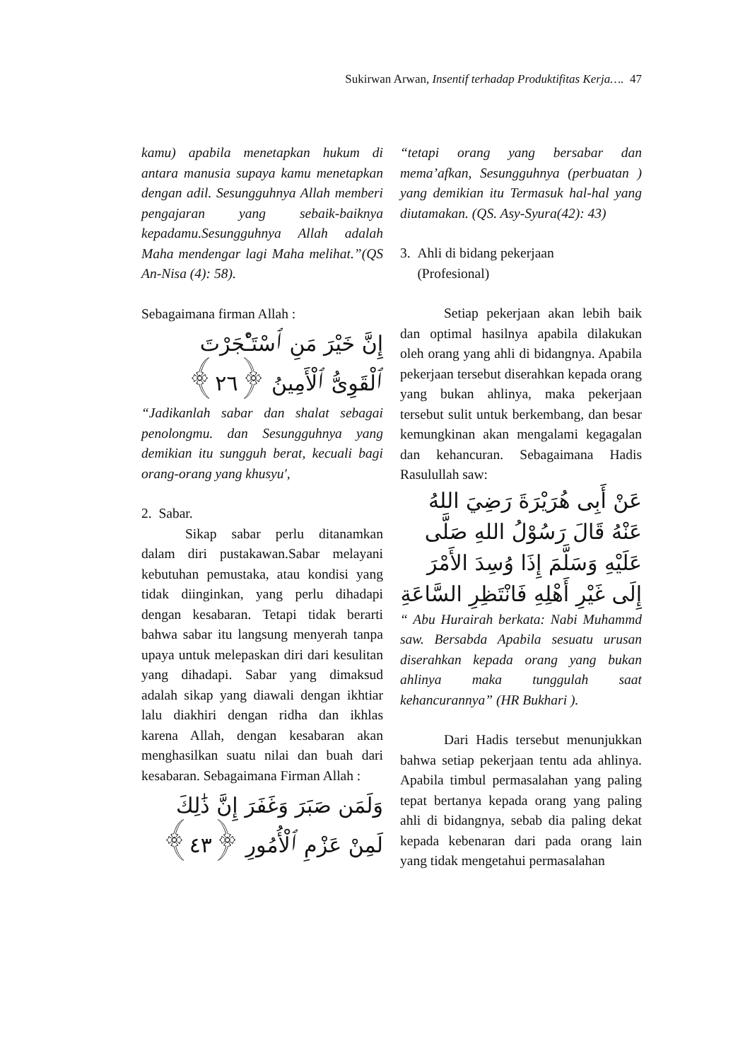Sukirwan Arwan, Insentif terhadap Produktifitas Kerja…. 47
kamu) apabila menetapkan hukum di antara manusia supaya kamu menetapkan dengan adil. Sesungguhnya Allah memberi pengajaran yang sebaik-baiknya kepadamu.Sesungguhnya Allah adalah Maha mendengar lagi Maha melihat.”(QS An-Nisa (4): 58).
Sebagaimana firman Allah :
إِنَّ خَيْرَ مَنِ ٱسْتَـْٔجَرْتَ ٱلْقَوِىُّ ٱلْأَمِينُ ﴿٢٦﴾
“Jadikanlah sabar dan shalat sebagai penolongmu. dan Sesungguhnya yang demikian itu sungguh berat, kecuali bagi orang-orang yang khusyu',
2. Sabar.
Sikap sabar perlu ditanamkan dalam diri pustakawan.Sabar melayani kebutuhan pemustaka, atau kondisi yang tidak diinginkan, yang perlu dihadapi dengan kesabaran. Tetapi tidak berarti bahwa sabar itu langsung menyerah tanpa upaya untuk melepaskan diri dari kesulitan yang dihadapi. Sabar yang dimaksud adalah sikap yang diawali dengan ikhtiar lalu diakhiri dengan ridha dan ikhlas karena Allah, dengan kesabaran akan menghasilkan suatu nilai dan buah dari kesabaran. Sebagaimana Firman Allah :
وَلَمَن صَبَرَ وَغَفَرَ إِنَّ ذَٰلِكَ لَمِنْ عَزْمِ ٱلْأُمُورِ ﴿٤٣﴾
“tetapi orang yang bersabar dan mema’afkan, Sesungguhnya (perbuatan ) yang demikian itu Termasuk hal-hal yang diutamakan. (QS. Asy-Syura(42): 43)
3. Ahli di bidang pekerjaan
(Profesional)
Setiap pekerjaan akan lebih baik dan optimal hasilnya apabila dilakukan oleh orang yang ahli di bidangnya. Apabila pekerjaan tersebut diserahkan kepada orang yang bukan ahlinya, maka pekerjaan tersebut sulit untuk berkembang, dan besar kemungkinan akan mengalami kegagalan dan kehancuran. Sebagaimana Hadis Rasulullah saw:
عَنْ أَبِى هُرَيْرَةَ رَضِيَ اللهُ عَنْهُ قَالَ رَسُوْلُ اللهِ صَلَّى عَلَيْهِ وَسَلَّمَ إِذَا وُسِدَ الأَمْرَ إِلَى غَيْرِ أَهْلِهِ فَانْتَظِرِ السَّاعَةِ
“ Abu Hurairah berkata: Nabi Muhammd saw. Bersabda Apabila sesuatu urusan diserahkan kepada orang yang bukan ahlinya maka tunggulah saat kehancurannya” (HR Bukhari ).
Dari Hadis tersebut menunjukkan bahwa setiap pekerjaan tentu ada ahlinya. Apabila timbul permasalahan yang paling tepat bertanya kepada orang yang paling ahli di bidangnya, sebab dia paling dekat kepada kebenaran dari pada orang lain yang tidak mengetahui permasalahan